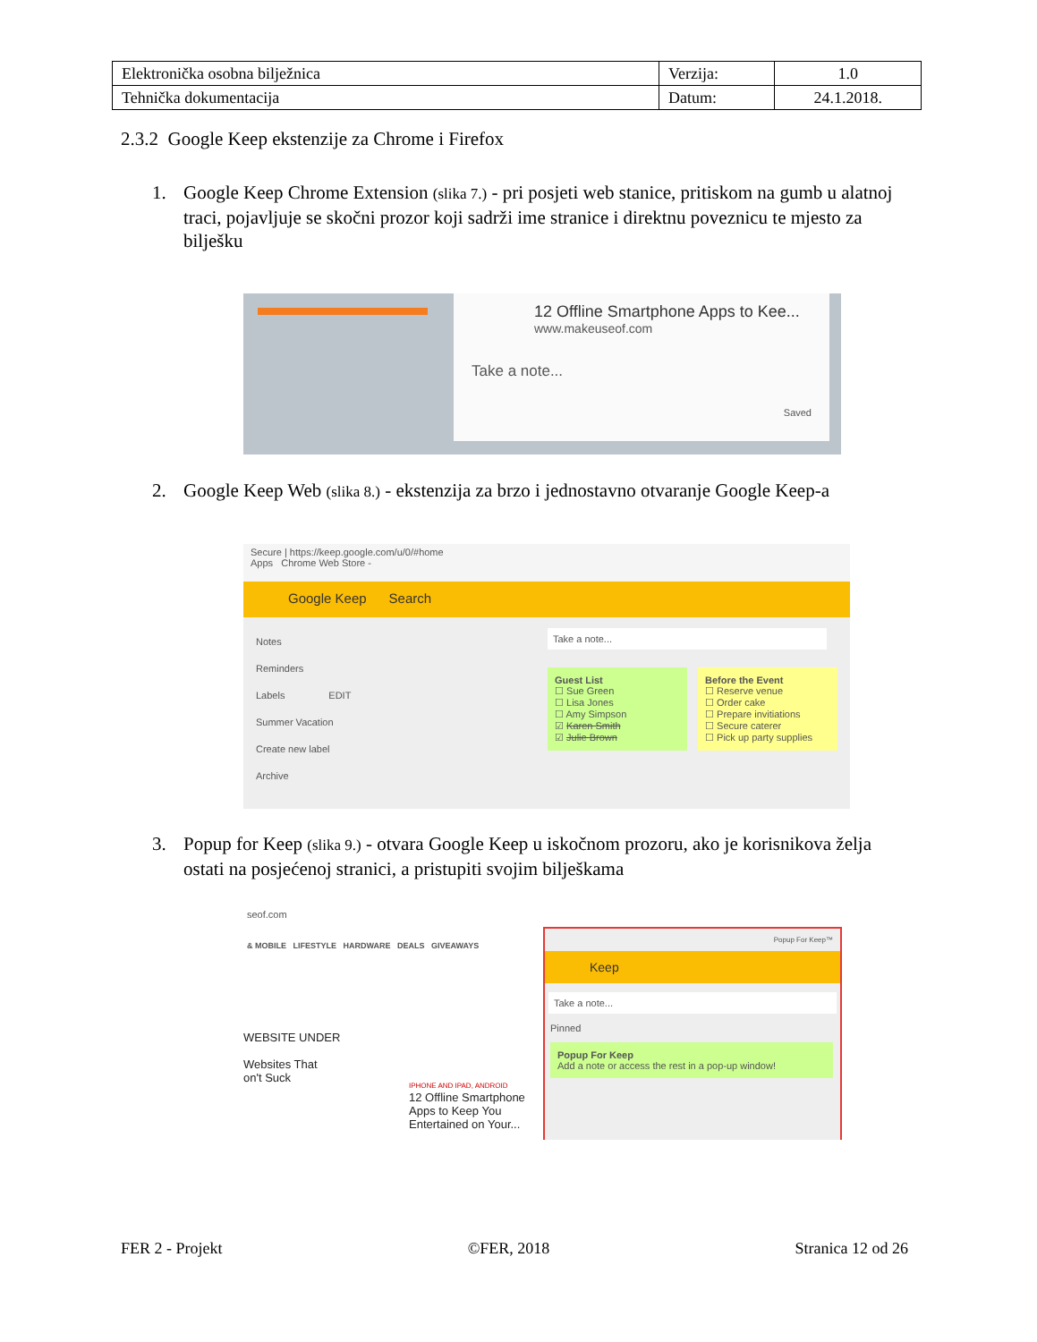| Elektronička osobna bilježnica | Verzija: | 1.0 |
| Tehnička dokumentacija | Datum: | 24.1.2018. |
2.3.2 Google Keep ekstenzije za Chrome i Firefox
1. Google Keep Chrome Extension (slika 7.) - pri posjeti web stanice, pritiskom na gumb u alatnoj traci, pojavljuje se skočni prozor koji sadrži ime stranice i direktnu poveznicu te mjesto za bilješku
12 Offline Smartphone Apps to Kee...
www.makeuseof.com
Take a note...
Saved
2. Google Keep Web (slika 8.) - ekstenzija za brzo i jednostavno otvaranje Google Keep-a
Secure | https://keep.google.com/u/0/#home
Apps Chrome Web Store -
Google Keep Search
Notes
Reminders
Labels EDIT
Summer Vacation
Create new label
Archive
Take a note...
Guest List
☐ Sue Green
☐ Lisa Jones
☐ Amy Simpson
☑ Karen Smith
☑ Julie Brown
Before the Event
☐ Reserve venue
☐ Order cake
☐ Prepare invitiations
☐ Secure caterer
☐ Pick up party supplies
3. Popup for Keep (slika 9.) - otvara Google Keep u iskočnom prozoru, ako je korisnikova želja ostati na posjećenoj stranici, a pristupiti svojim bilješkama
seof.com
& MOBILE LIFESTYLE HARDWARE DEALS GIVEAWAYS
WEBSITE UNDER
Websites That
on't Suck
IPHONE AND IPAD, ANDROID
12 Offline Smartphone
Apps to Keep You
Entertained on Your...
Popup For Keep™
Keep
Take a note...
Pinned
Popup For Keep
Add a note or access the rest in a pop-up window!
FER 2 - Projekt ©FER, 2018 Stranica 12 od 26